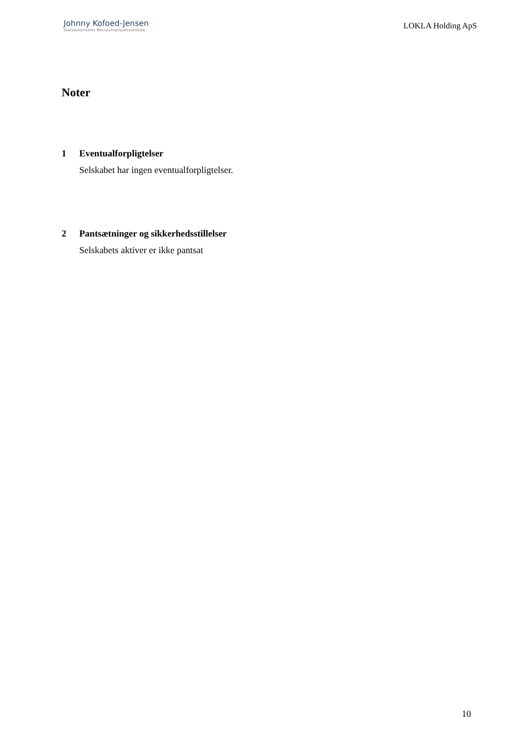Johnny Kofoed-Jensen
Statsautoriseret Revisionsanpartsselskab
LOKLA Holding ApS
Noter
1 Eventualforpligtelser
Selskabet har ingen eventualforpligtelser.
2 Pantsætninger og sikkerhedsstillelser
Selskabets aktiver er ikke pantsat
10